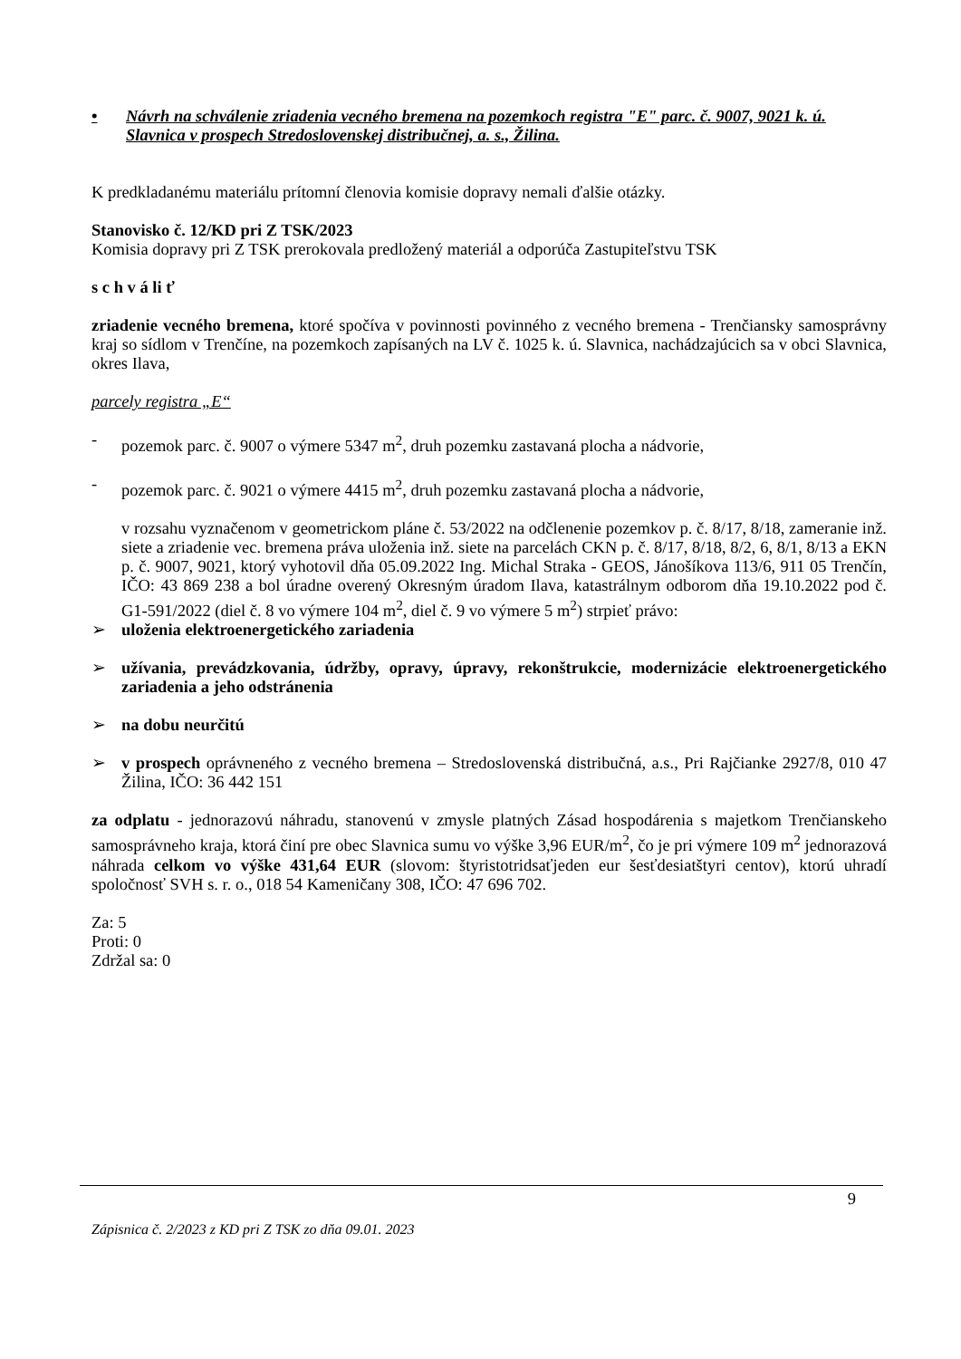• Návrh na schválenie zriadenia vecného bremena na pozemkoch registra "E" parc. č. 9007, 9021 k. ú. Slavnica v prospech Stredoslovenskej distribučnej, a. s., Žilina.
K predkladanému materiálu prítomní členovia komisie dopravy nemali ďalšie otázky.
Stanovisko č. 12/KD pri Z TSK/2023
Komisia dopravy pri Z TSK prerokovala predložený materiál a odporúča Zastupiteľstvu TSK
s c h v á li ť
zriadenie vecného bremena, ktoré spočíva v povinnosti povinného z vecného bremena - Trenčiansky samosprávny kraj so sídlom v Trenčíne, na pozemkoch zapísaných na LV č. 1025 k. ú. Slavnica, nachádzajúcich sa v obci Slavnica, okres Ilava,
parcely registra „E“
- pozemok parc. č. 9007 o výmere 5347 m<sup>2</sup>, druh pozemku zastavaná plocha a nádvorie,
- pozemok parc. č. 9021 o výmere 4415 m<sup>2</sup>, druh pozemku zastavaná plocha a nádvorie,
v rozsahu vyznačenom v geometrickom pláne č. 53/2022 na odčlenenie pozemkov p. č. 8/17, 8/18, zameranie inž. siete a zriadenie vec. bremena práva uloženia inž. siete na parcelách CKN p. č. 8/17, 8/18, 8/2, 6, 8/1, 8/13 a EKN p. č. 9007, 9021, ktorý vyhotovil dňa 05.09.2022 Ing. Michal Straka - GEOS, Jánošíkova 113/6, 911 05 Trenčín, IČO: 43 869 238 a bol úradne overený Okresným úradom Ilava, katastrálnym odborom dňa 19.10.2022 pod č. G1-591/2022 (diel č. 8 vo výmere 104 m<sup>2</sup>, diel č. 9 vo výmere 5 m<sup>2</sup>) strpieť právo:
➢ uloženia elektroenergetického zariadenia
➢ užívania, prevádzkovania, údržby, opravy, úpravy, rekonštrukcie, modernizácie elektroenergetického zariadenia a jeho odstránenia
➢ na dobu neurčitú
➢ v prospech oprávneného z vecného bremena – Stredoslovenská distribučná, a.s., Pri Rajčianke 2927/8, 010 47 Žilina, IČO: 36 442 151
za odplatu - jednorazovú náhradu, stanovenú v zmysle platných Zásad hospodárenia s majetkom Trenčianskeho samosprávneho kraja, ktorá činí pre obec Slavnica sumu vo výške 3,96 EUR/m<sup>2</sup>, čo je pri výmere 109 m<sup>2</sup> jednorazová náhrada celkom vo výške 431,64 EUR (slovom: štyristotridsaťjeden eur šesťdesiatštyri centov), ktorú uhradí spoločnosť SVH s. r. o., 018 54 Kameničany 308, IČO: 47 696 702.
Za: 5
Proti: 0
Zdržal sa: 0
9
Zápisnica č. 2/2023 z KD pri Z TSK zo dňa 09.01. 2023